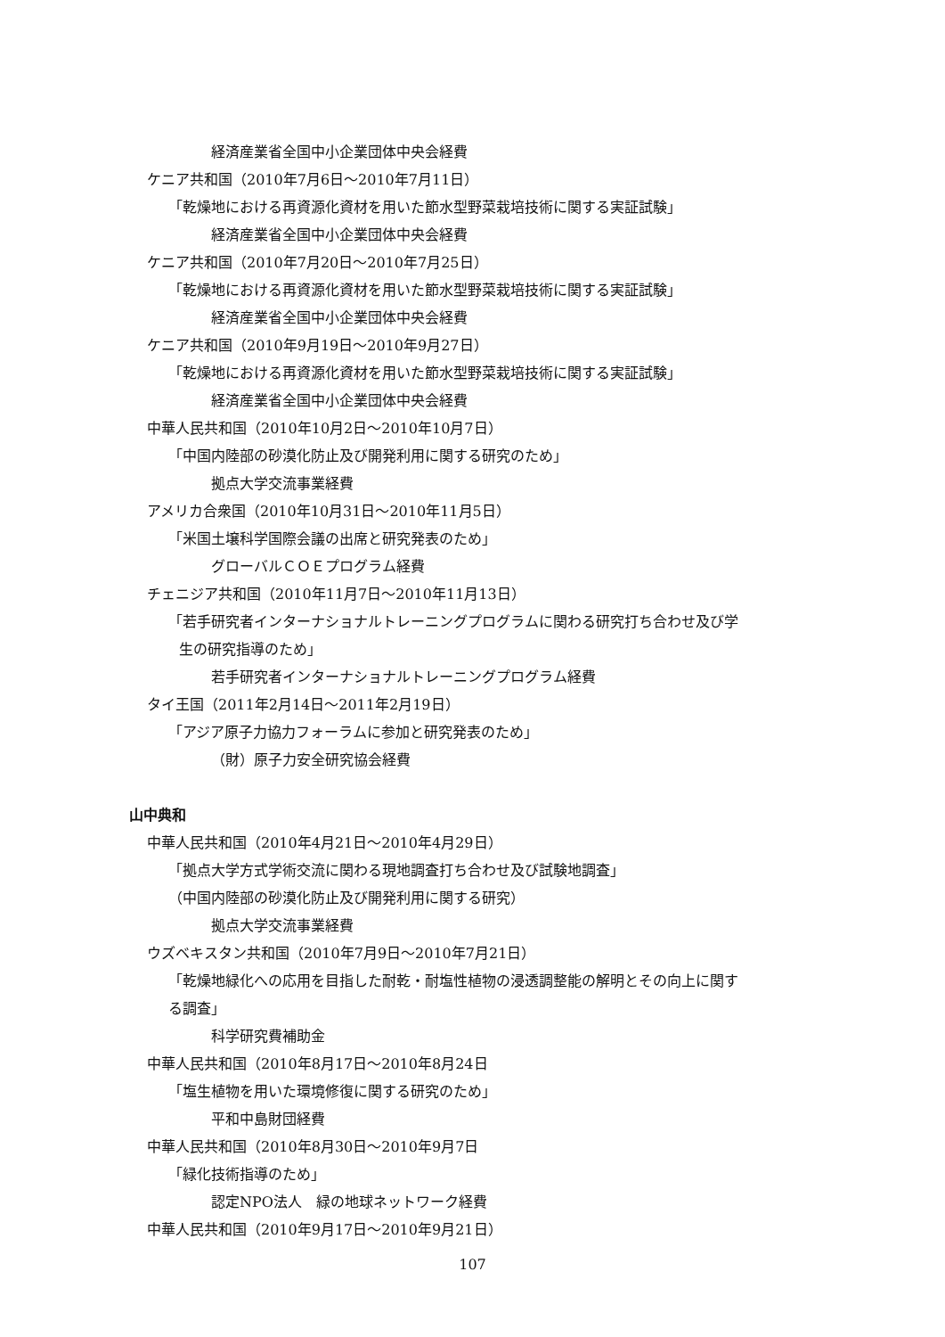経済産業省全国中小企業団体中央会経費
ケニア共和国（2010年7月6日～2010年7月11日）
「乾燥地における再資源化資材を用いた節水型野菜栽培技術に関する実証試験」
経済産業省全国中小企業団体中央会経費
ケニア共和国（2010年7月20日～2010年7月25日）
「乾燥地における再資源化資材を用いた節水型野菜栽培技術に関する実証試験」
経済産業省全国中小企業団体中央会経費
ケニア共和国（2010年9月19日～2010年9月27日）
「乾燥地における再資源化資材を用いた節水型野菜栽培技術に関する実証試験」
経済産業省全国中小企業団体中央会経費
中華人民共和国（2010年10月2日～2010年10月7日）
「中国内陸部の砂漠化防止及び開発利用に関する研究のため」
拠点大学交流事業経費
アメリカ合衆国（2010年10月31日～2010年11月5日）
「米国土壌科学国際会議の出席と研究発表のため」
グローバルＣＯＥプログラム経費
チェニジア共和国（2010年11月7日～2010年11月13日）
「若手研究者インターナショナルトレーニングプログラムに関わる研究打ち合わせ及び学
生の研究指導のため」
若手研究者インターナショナルトレーニングプログラム経費
タイ王国（2011年2月14日～2011年2月19日）
「アジア原子力協力フォーラムに参加と研究発表のため」
（財）原子力安全研究協会経費
山中典和
中華人民共和国（2010年4月21日～2010年4月29日）
「拠点大学方式学術交流に関わる現地調査打ち合わせ及び試験地調査」
（中国内陸部の砂漠化防止及び開発利用に関する研究）
拠点大学交流事業経費
ウズベキスタン共和国（2010年7月9日～2010年7月21日）
「乾燥地緑化への応用を目指した耐乾・耐塩性植物の浸透調整能の解明とその向上に関す
る調査」
科学研究費補助金
中華人民共和国（2010年8月17日～2010年8月24日
「塩生植物を用いた環境修復に関する研究のため」
平和中島財団経費
中華人民共和国（2010年8月30日～2010年9月7日
「緑化技術指導のため」
認定NPO法人　緑の地球ネットワーク経費
中華人民共和国（2010年9月17日～2010年9月21日）
107